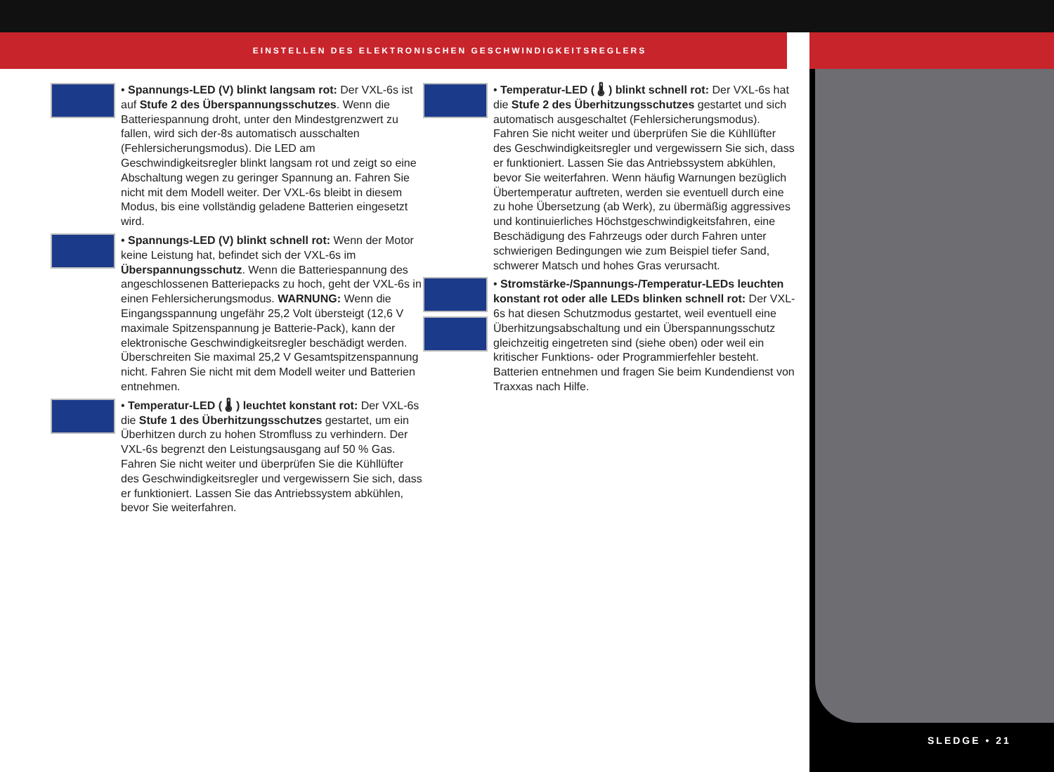EINSTELLEN DES ELEKTRONISCHEN GESCHWINDIGKEITSREGLERS
SLEDGE • 21
• Spannungs-LED (V) blinkt langsam rot: Der VXL-6s ist auf Stufe 2 des Überspannungsschutzes. Wenn die Batteriespannung droht, unter den Mindestgrenzwert zu fallen, wird sich der-8s automatisch ausschalten (Fehlersicherungsmodus). Die LED am Geschwindigkeitsregler blinkt langsam rot und zeigt so eine Abschaltung wegen zu geringer Spannung an. Fahren Sie nicht mit dem Modell weiter. Der VXL-6s bleibt in diesem Modus, bis eine vollständig geladene Batterien eingesetzt wird.
• Spannungs-LED (V) blinkt schnell rot: Wenn der Motor keine Leistung hat, befindet sich der VXL-6s im Überspannungsschutz. Wenn die Batteriespannung des angeschlossenen Batteriepacks zu hoch, geht der VXL-6s in einen Fehlersicherungsmodus. WARNUNG: Wenn die Eingangsspannung ungefähr 25,2 Volt übersteigt (12,6 V maximale Spitzenspannung je Batterie-Pack), kann der elektronische Geschwindigkeitsregler beschädigt werden. Überschreiten Sie maximal 25,2 V Gesamtspitzenspannung nicht. Fahren Sie nicht mit dem Modell weiter und Batterien entnehmen.
• Temperatur-LED ( 🌡 ) leuchtet konstant rot: Der VXL-6s die Stufe 1 des Überhitzungsschutzes gestartet, um ein Überhitzen durch zu hohen Stromfluss zu verhindern. Der VXL-6s begrenzt den Leistungsausgang auf 50 % Gas. Fahren Sie nicht weiter und überprüfen Sie die Kühllüfter des Geschwindigkeitsregler und vergewissern Sie sich, dass er funktioniert. Lassen Sie das Antriebssystem abkühlen, bevor Sie weiterfahren.
• Temperatur-LED ( 🌡 ) blinkt schnell rot: Der VXL-6s hat die Stufe 2 des Überhitzungsschutzes gestartet und sich automatisch ausgeschaltet (Fehlersicherungsmodus). Fahren Sie nicht weiter und überprüfen Sie die Kühllüfter des Geschwindigkeitsregler und vergewissern Sie sich, dass er funktioniert. Lassen Sie das Antriebssystem abkühlen, bevor Sie weiterfahren. Wenn häufig Warnungen bezüglich Übertemperatur auftreten, werden sie eventuell durch eine zu hohe Übersetzung (ab Werk), zu übermäßig aggressives und kontinuierliches Höchstgeschwindigkeitsfahren, eine Beschädigung des Fahrzeugs oder durch Fahren unter schwierigen Bedingungen wie zum Beispiel tiefer Sand, schwerer Matsch und hohes Gras verursacht.
• Stromstärke-/Spannungs-/Temperatur-LEDs leuchten konstant rot oder alle LEDs blinken schnell rot: Der VXL-6s hat diesen Schutzmodus gestartet, weil eventuell eine Überhitzungsabschaltung und ein Überspannungsschutz gleichzeitig eingetreten sind (siehe oben) oder weil ein kritischer Funktions- oder Programmierfehler besteht. Batterien entnehmen und fragen Sie beim Kundendienst von Traxxas nach Hilfe.